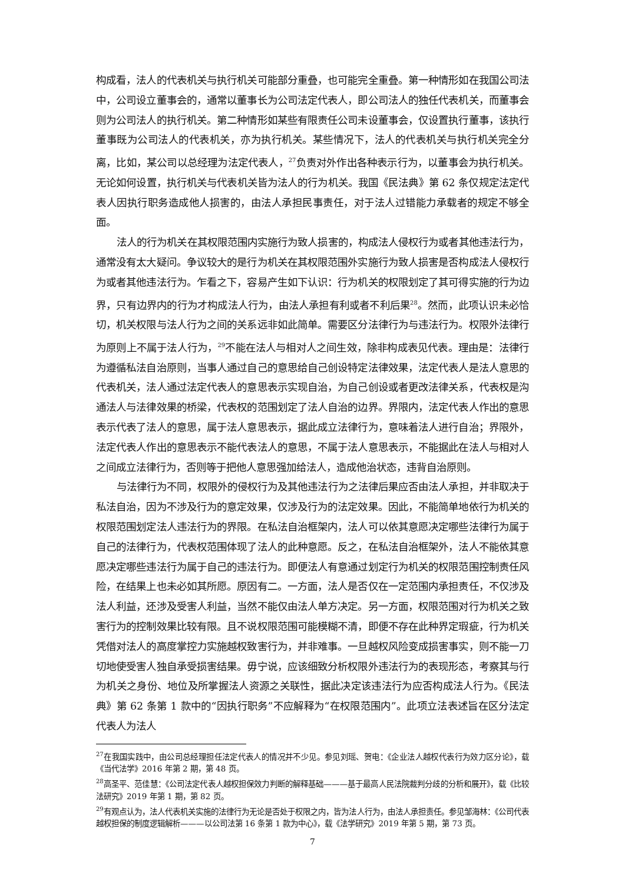构成看，法人的代表机关与执行机关可能部分重叠，也可能完全重叠。第一种情形如在我国公司法中，公司设立董事会的，通常以董事长为公司法定代表人，即公司法人的独任代表机关，而董事会则为公司法人的执行机关。第二种情形如某些有限责任公司未设董事会，仅设置执行董事，该执行董事既为公司法人的代表机关，亦为执行机关。某些情况下，法人的代表机关与执行机关完全分离，比如，某公司以总经理为法定代表人，<sup>27</sup>负责对外作出各种表示行为，以董事会为执行机关。无论如何设置，执行机关与代表机关皆为法人的行为机关。我国《民法典》第 62 条仅规定法定代表人因执行职务造成他人损害的，由法人承担民事责任，对于法人过错能力承载者的规定不够全面。
法人的行为机关在其权限范围内实施行为致人损害的，构成法人侵权行为或者其他违法行为，通常没有太大疑问。争议较大的是行为机关在其权限范围外实施行为致人损害是否构成法人侵权行为或者其他违法行为。乍看之下，容易产生如下认识：行为机关的权限划定了其可得实施的行为边界，只有边界内的行为才构成法人行为，由法人承担有利或者不利后果<sup>28</sup>。然而，此项认识未必恰切，机关权限与法人行为之间的关系远非如此简单。需要区分法律行为与违法行为。权限外法律行为原则上不属于法人行为，<sup>29</sup>不能在法人与相对人之间生效，除非构成表见代表。理由是：法律行为遵循私法自治原则，当事人通过自己的意思给自己创设特定法律效果，法定代表人是法人意思的代表机关，法人通过法定代表人的意思表示实现自治，为自己创设或者更改法律关系，代表权是沟通法人与法律效果的桥梁，代表权的范围划定了法人自治的边界。界限内，法定代表人作出的意思表示代表了法人的意思，属于法人意思表示，据此成立法律行为，意味着法人进行自治；界限外，法定代表人作出的意思表示不能代表法人的意思，不属于法人意思表示，不能据此在法人与相对人之间成立法律行为，否则等于把他人意思强加给法人，造成他治状态，违背自治原则。
与法律行为不同，权限外的侵权行为及其他违法行为之法律后果应否由法人承担，并非取决于私法自治，因为不涉及行为的意定效果，仅涉及行为的法定效果。因此，不能简单地依行为机关的权限范围划定法人违法行为的界限。在私法自治框架内，法人可以依其意愿决定哪些法律行为属于自己的法律行为，代表权范围体现了法人的此种意愿。反之，在私法自治框架外，法人不能依其意愿决定哪些违法行为属于自己的违法行为。即便法人有意通过划定行为机关的权限范围控制责任风险，在结果上也未必如其所愿。原因有二。一方面，法人是否仅在一定范围内承担责任，不仅涉及法人利益，还涉及受害人利益，当然不能仅由法人单方决定。另一方面，权限范围对行为机关之致害行为的控制效果比较有限。且不说权限范围可能模糊不清，即便不存在此种界定瑕疵，行为机关凭借对法人的高度掌控力实施越权致害行为，并非难事。一旦越权风险变成损害事实，则不能一刀切地使受害人独自承受损害结果。毋宁说，应该细致分析权限外违法行为的表现形态，考察其与行为机关之身份、地位及所掌握法人资源之关联性，据此决定该违法行为应否构成法人行为。《民法典》第 62 条第 1 款中的“因执行职务”不应解释为“在权限范围内”。此项立法表述旨在区分法定代表人为法人
<sup>27</sup> 在我国实践中，由公司总经理担任法定代表人的情况并不少见。参见刘瑶、贺电：《企业法人越权代表行为效力区分论》，载《当代法学》2016 年第 2 期，第 48 页。
<sup>28</sup> 高圣平、范佳慧：《公司法定代表人越权担保效力判断的解释基础———基于最高人民法院裁判分歧的分析和展开》，载《比较法研究》2019 年第 1 期，第 82 页。
<sup>29</sup> 有观点认为，法人代表机关实施的法律行为无论是否处于权限之内，皆为法人行为，由法人承担责任。参见邹海林：《公司代表越权担保的制度逻辑解析———以公司法第 16 条第 1 款为中心》，载《法学研究》2019 年第 5 期，第 73 页。
7